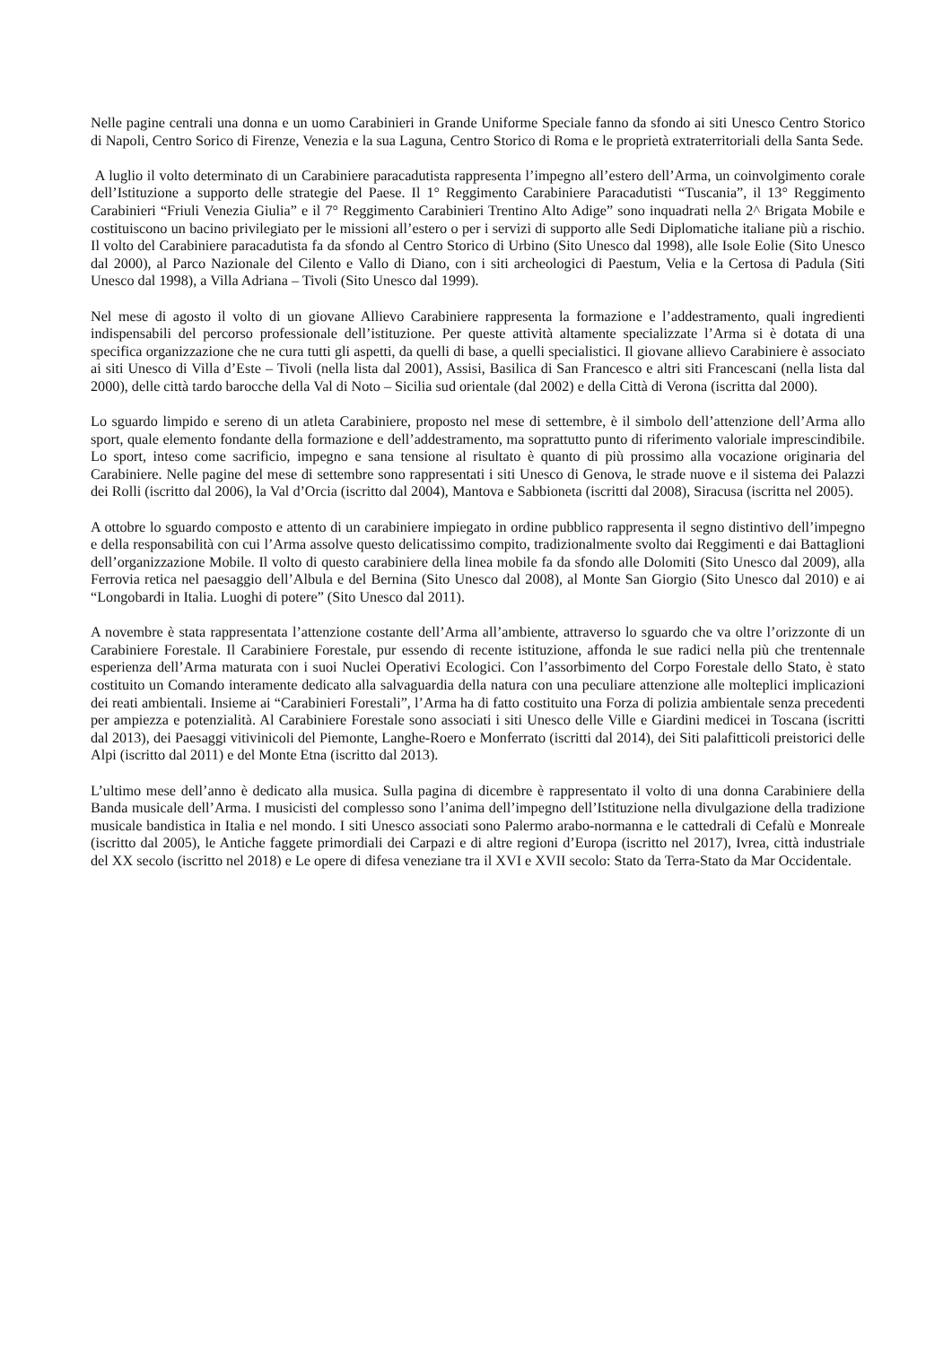Nelle pagine centrali una donna e un uomo Carabinieri in Grande Uniforme Speciale fanno da sfondo ai siti Unesco Centro Storico di Napoli, Centro Sorico di Firenze, Venezia e la sua Laguna, Centro Storico di Roma e le proprietà extraterritoriali della Santa Sede.
A luglio il volto determinato di un Carabiniere paracadutista rappresenta l’impegno all’estero dell’Arma, un coinvolgimento corale dell’Istituzione a supporto delle strategie del Paese. Il 1° Reggimento Carabiniere Paracadutisti “Tuscania”, il 13° Reggimento Carabinieri “Friuli Venezia Giulia” e il 7° Reggimento Carabinieri Trentino Alto Adige” sono inquadrati nella 2^ Brigata Mobile e costituiscono un bacino privilegiato per le missioni all’estero o per i servizi di supporto alle Sedi Diplomatiche italiane più a rischio. Il volto del Carabiniere paracadutista fa da sfondo al Centro Storico di Urbino (Sito Unesco dal 1998), alle Isole Eolie (Sito Unesco dal 2000), al Parco Nazionale del Cilento e Vallo di Diano, con i siti archeologici di Paestum, Velia e la Certosa di Padula (Siti Unesco dal 1998), a Villa Adriana – Tivoli (Sito Unesco dal 1999).
Nel mese di agosto il volto di un giovane Allievo Carabiniere rappresenta la formazione e l’addestramento, quali ingredienti indispensabili del percorso professionale dell’istituzione. Per queste attività altamente specializzate l’Arma si è dotata di una specifica organizzazione che ne cura tutti gli aspetti, da quelli di base, a quelli specialistici. Il giovane allievo Carabiniere è associato ai siti Unesco di Villa d’Este – Tivoli (nella lista dal 2001), Assisi, Basilica di San Francesco e altri siti Francescani (nella lista dal 2000), delle città tardo barocche della Val di Noto – Sicilia sud orientale (dal 2002) e della Città di Verona (iscritta dal 2000).
Lo sguardo limpido e sereno di un atleta Carabiniere, proposto nel mese di settembre, è il simbolo dell’attenzione dell’Arma allo sport, quale elemento fondante della formazione e dell’addestramento, ma soprattutto punto di riferimento valoriale imprescindibile. Lo sport, inteso come sacrificio, impegno e sana tensione al risultato è quanto di più prossimo alla vocazione originaria del Carabiniere. Nelle pagine del mese di settembre sono rappresentati i siti Unesco di Genova, le strade nuove e il sistema dei Palazzi dei Rolli (iscritto dal 2006), la Val d’Orcia (iscritto dal 2004), Mantova e Sabbioneta (iscritti dal 2008), Siracusa (iscritta nel 2005).
A ottobre lo sguardo composto e attento di un carabiniere impiegato in ordine pubblico rappresenta il segno distintivo dell’impegno e della responsabilità con cui l’Arma assolve questo delicatissimo compito, tradizionalmente svolto dai Reggimenti e dai Battaglioni dell’organizzazione Mobile. Il volto di questo carabiniere della linea mobile fa da sfondo alle Dolomiti (Sito Unesco dal 2009), alla Ferrovia retica nel paesaggio dell’Albula e del Bernina (Sito Unesco dal 2008), al Monte San Giorgio (Sito Unesco dal 2010) e ai “Longobardi in Italia. Luoghi di potere” (Sito Unesco dal 2011).
A novembre è stata rappresentata l’attenzione costante dell’Arma all’ambiente, attraverso lo sguardo che va oltre l’orizzonte di un Carabiniere Forestale. Il Carabiniere Forestale, pur essendo di recente istituzione, affonda le sue radici nella più che trentennale esperienza dell’Arma maturata con i suoi Nuclei Operativi Ecologici. Con l’assorbimento del Corpo Forestale dello Stato, è stato costituito un Comando interamente dedicato alla salvaguardia della natura con una peculiare attenzione alle molteplici implicazioni dei reati ambientali. Insieme ai “Carabinieri Forestali”, l’Arma ha di fatto costituito una Forza di polizia ambientale senza precedenti per ampiezza e potenzialità. Al Carabiniere Forestale sono associati i siti Unesco delle Ville e Giardini medicei in Toscana (iscritti dal 2013), dei Paesaggi vitivinicoli del Piemonte, Langhe-Roero e Monferrato (iscritti dal 2014), dei Siti palafitticoli preistorici delle Alpi (iscritto dal 2011) e del Monte Etna (iscritto dal 2013).
L’ultimo mese dell’anno è dedicato alla musica. Sulla pagina di dicembre è rappresentato il volto di una donna Carabiniere della Banda musicale dell’Arma. I musicisti del complesso sono l’anima dell’impegno dell’Istituzione nella divulgazione della tradizione musicale bandistica in Italia e nel mondo. I siti Unesco associati sono Palermo arabo-normanna e le cattedrali di Cefalù e Monreale (iscritto dal 2005), le Antiche faggete primordiali dei Carpazi e di altre regioni d’Europa (iscritto nel 2017), Ivrea, città industriale del XX secolo (iscritto nel 2018) e Le opere di difesa veneziane tra il XVI e XVII secolo: Stato da Terra-Stato da Mar Occidentale.